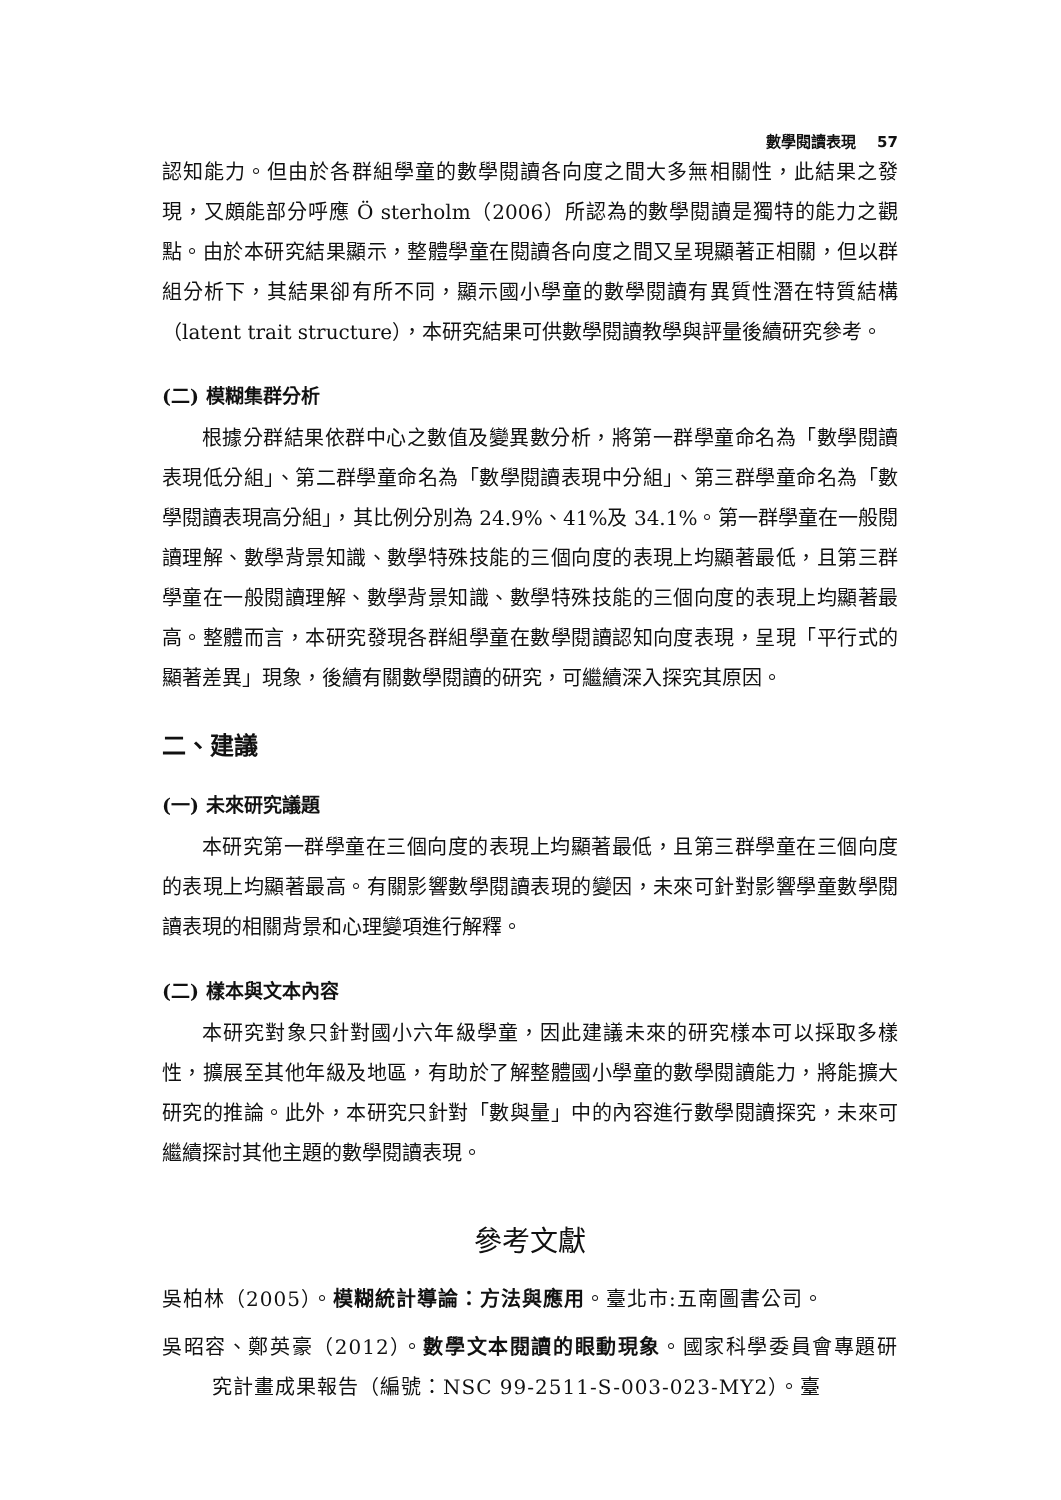數學閱讀表現 57
認知能力。但由於各群組學童的數學閱讀各向度之間大多無相關性，此結果之發現，又頗能部分呼應 Ö sterholm（2006）所認為的數學閱讀是獨特的能力之觀點。由於本研究結果顯示，整體學童在閱讀各向度之間又呈現顯著正相關，但以群組分析下，其結果卻有所不同，顯示國小學童的數學閱讀有異質性潛在特質結構（latent trait structure），本研究結果可供數學閱讀教學與評量後續研究參考。
(二) 模糊集群分析
根據分群結果依群中心之數值及變異數分析，將第一群學童命名為「數學閱讀表現低分組」、第二群學童命名為「數學閱讀表現中分組」、第三群學童命名為「數學閱讀表現高分組」，其比例分別為 24.9%、41%及 34.1%。第一群學童在一般閱讀理解、數學背景知識、數學特殊技能的三個向度的表現上均顯著最低，且第三群學童在一般閱讀理解、數學背景知識、數學特殊技能的三個向度的表現上均顯著最高。整體而言，本研究發現各群組學童在數學閱讀認知向度表現，呈現「平行式的顯著差異」現象，後續有關數學閱讀的研究，可繼續深入探究其原因。
二、建議
(一) 未來研究議題
本研究第一群學童在三個向度的表現上均顯著最低，且第三群學童在三個向度的表現上均顯著最高。有關影響數學閱讀表現的變因，未來可針對影響學童數學閱讀表現的相關背景和心理變項進行解釋。
(二) 樣本與文本內容
本研究對象只針對國小六年級學童，因此建議未來的研究樣本可以採取多樣性，擴展至其他年級及地區，有助於了解整體國小學童的數學閱讀能力，將能擴大研究的推論。此外，本研究只針對「數與量」中的內容進行數學閱讀探究，未來可繼續探討其他主題的數學閱讀表現。
參考文獻
吳柏林（2005）。模糊統計導論：方法與應用。臺北市:五南圖書公司。
吳昭容、鄭英豪（2012）。數學文本閱讀的眼動現象。國家科學委員會專題研究計畫成果報告（編號：NSC 99-2511-S-003-023-MY2）。臺